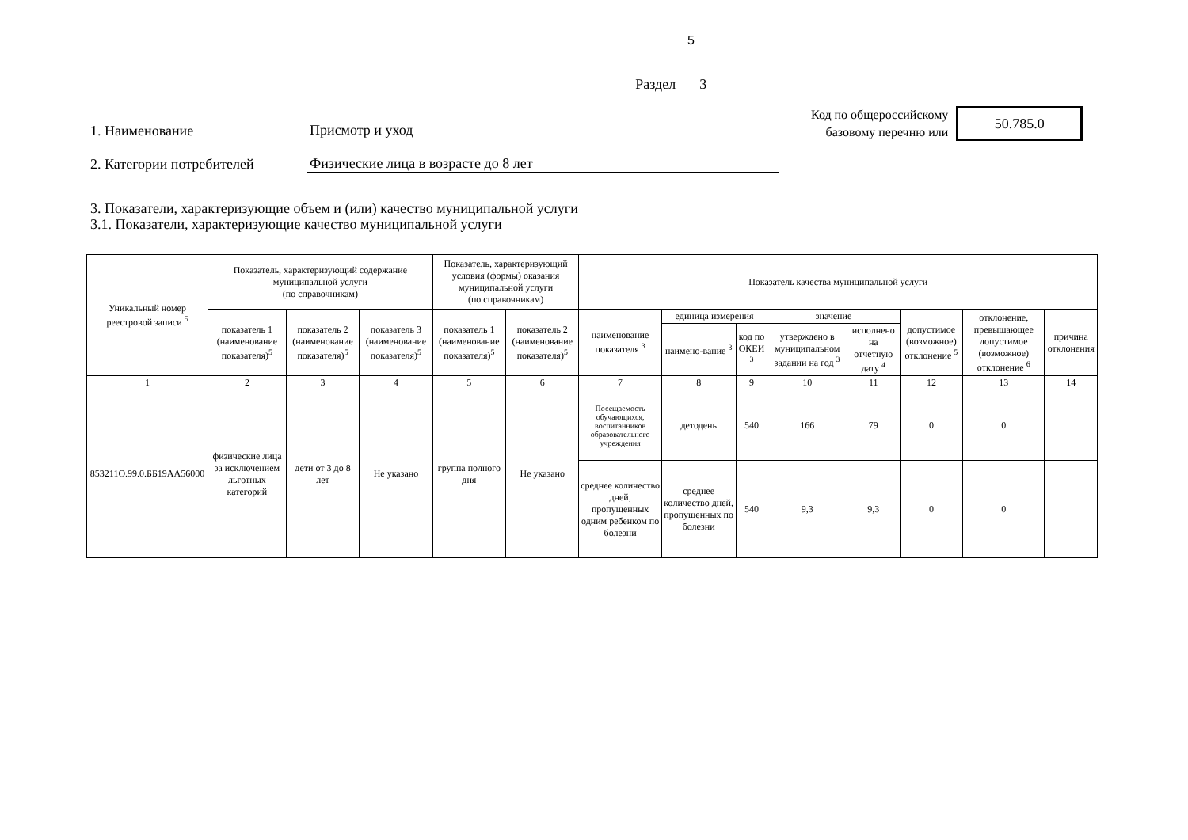5
Раздел 3
1. Наименование
Присмотр и уход
2. Категории потребителей
Физические лица в возрасте до 8 лет
Код по общероссийскому
базовому перечню или
50.785.0
3. Показатели, характеризующие объем и (или) качество муниципальной услуги
3.1. Показатели, характеризующие качество муниципальной услуги
| Уникальный номер реестровой записи <sup>5</sup> | Показатель, характеризующий содержание муниципальной услуги (по справочникам) | | | Показатель, характеризующий условия (формы) оказания муниципальной услуги (по справочникам) | | Показатель качества муниципальной услуги | | | | | | | |
| --- | --- | --- | --- | --- | --- | --- | --- | --- | --- | --- | --- | --- | --- |
| | показатель 1 (наименование показателя)<sup>5</sup> | показатель 2 (наименование показателя)<sup>5</sup> | показатель 3 (наименование показателя)<sup>5</sup> | показатель 1 (наименование показателя)<sup>5</sup> | показатель 2 (наименование показателя)<sup>5</sup> | наименование показателя <sup>3</sup> | единица измерения | | значение | | допустимое (возможное) отклонение <sup>5</sup> | отклонение, превышающее допустимое (возможное) отклонение <sup>6</sup> | причина отклонения |
| | | | | | | | наимено-вание <sup>3</sup> | код по ОКЕИ <sup>3</sup> | утверждено в муниципальном задании на год <sup>3</sup> | исполнено на отчетную дату <sup>4</sup> | | | |
| 1 | 2 | 3 | 4 | 5 | 6 | 7 | 8 | 9 | 10 | 11 | 12 | 13 | 14 |
| 853211О.99.0.ББ19АА56000 | физические лица за исключением льготных категорий | дети от 3 до 8 лет | Не указано | группа полного дня | Не указано | Посещаемость обучающихся, воспитанников образовательного учреждения | детодень | 540 | 166 | 79 | 0 | 0 | |
| | | | | | | среднее количество дней, пропущенных одним ребенком по болезни | среднее количество дней, пропущенных по болезни | 540 | 9,3 | 9,3 | 0 | 0 | |